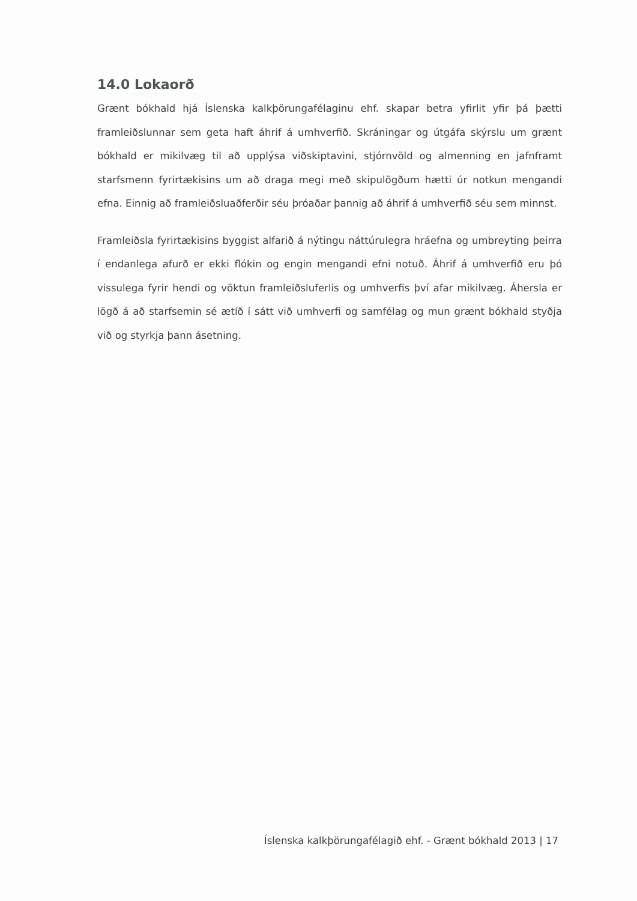14.0 Lokaorð
Grænt bókhald hjá Íslenska kalkþörungafélaginu ehf. skapar betra yfirlit yfir þá þætti framleiðslunnar sem geta haft áhrif á umhverfið. Skráningar og útgáfa skýrslu um grænt bókhald er mikilvæg til að upplýsa viðskiptavini, stjórnvöld og almenning en jafnframt starfsmenn fyrirtækisins um að draga megi með skipulögðum hætti úr notkun mengandi efna. Einnig að framleiðsluaðferðir séu þróaðar þannig að áhrif á umhverfið séu sem minnst.
Framleiðsla fyrirtækisins byggist alfarið á nýtingu náttúrulegra hráefna og umbreyting þeirra í endanlega afurð er ekki flókin og engin mengandi efni notuð. Áhrif á umhverfið eru þó vissulega fyrir hendi og vöktun framleiðsluferlis og umhverfis því afar mikilvæg. Áhersla er lögð á að starfsemin sé ætíð í sátt við umhverfi og samfélag og mun grænt bókhald styðja við og styrkja þann ásetning.
Íslenska kalkþörungafélagið ehf. - Grænt bókhald 2013 | 17